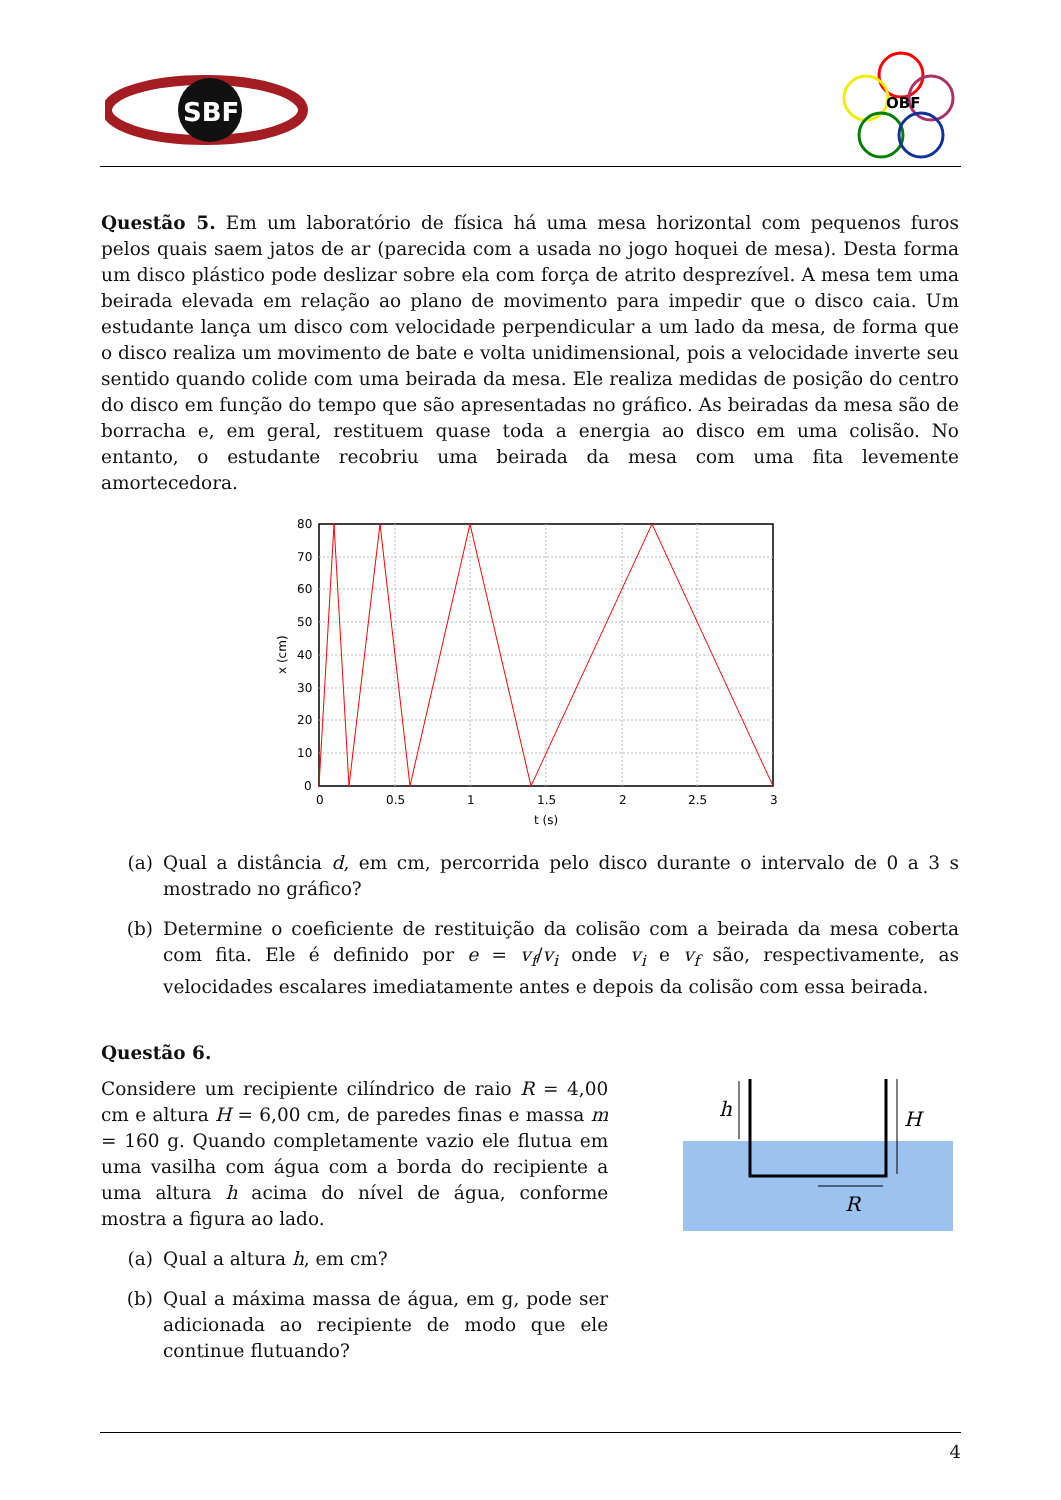SBF
OBF
Questão 5. Em um laboratório de física há uma mesa horizontal com pequenos furos pelos quais saem jatos de ar (parecida com a usada no jogo hoquei de mesa). Desta forma um disco plástico pode deslizar sobre ela com força de atrito desprezível. A mesa tem uma beirada elevada em relação ao plano de movimento para impedir que o disco caia. Um estudante lança um disco com velocidade perpendicular a um lado da mesa, de forma que o disco realiza um movimento de bate e volta unidimensional, pois a velocidade inverte seu sentido quando colide com uma beirada da mesa. Ele realiza medidas de posição do centro do disco em função do tempo que são apresentadas no gráfico. As beiradas da mesa são de borracha e, em geral, restituem quase toda a energia ao disco em uma colisão. No entanto, o estudante recobriu uma beirada da mesa com uma fita levemente amortecedora.
80
70
60
50
40
30
20
10
0
0
0.5
1
1.5
2
2.5
3
t (s)
x (cm)
(a) Qual a distância d, em cm, percorrida pelo disco durante o intervalo de 0 a 3 s mostrado no gráfico?
(b) Determine o coeficiente de restituição da colisão com a beirada da mesa coberta com fita. Ele é definido por e = v<sub>f</sub>/v<sub>i</sub> onde v<sub>i</sub> e v<sub>f</sub> são, respectivamente, as velocidades escalares imediatamente antes e depois da colisão com essa beirada.
Questão 6.
Considere um recipiente cilíndrico de raio R = 4,00 cm e altura H = 6,00 cm, de paredes finas e massa m = 160 g. Quando completamente vazio ele flutua em uma vasilha com água com a borda do recipiente a uma altura h acima do nível de água, conforme mostra a figura ao lado.
(a) Qual a altura h, em cm?
(b) Qual a máxima massa de água, em g, pode ser adicionada ao recipiente de modo que ele continue flutuando?
h
H
R
4